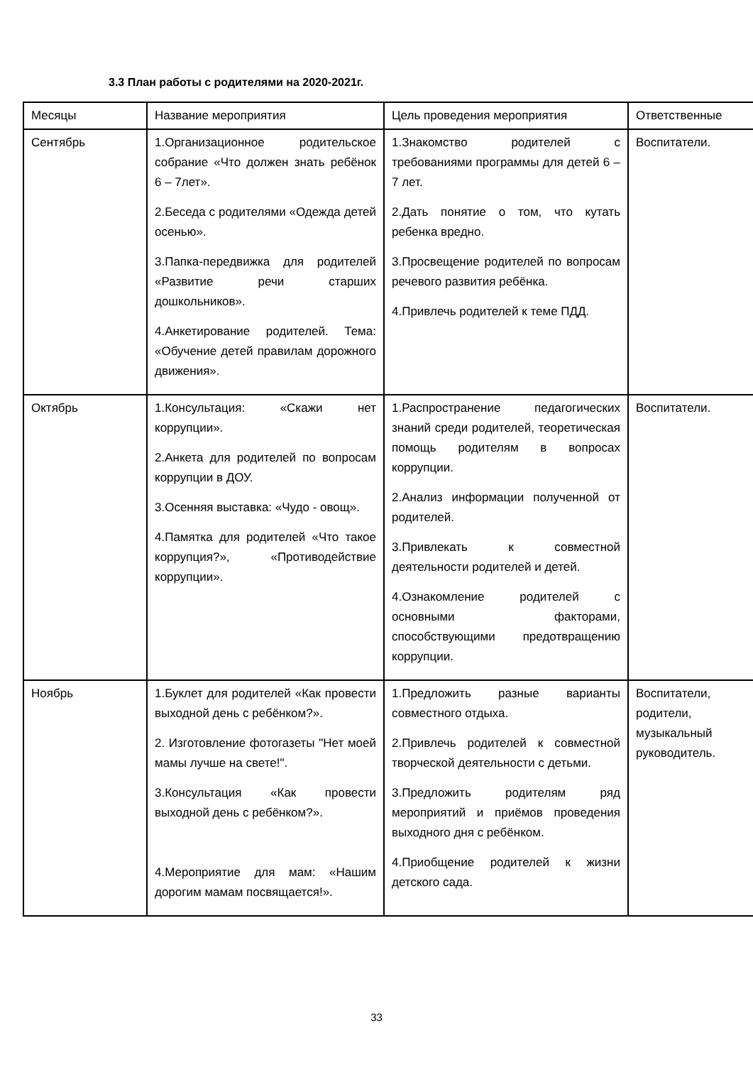3.3 План работы с родителями на 2020-2021г.
| Месяцы | Название мероприятия | Цель проведения мероприятия | Ответственные |
| Сентябрь | 1.Организационное родительское собрание «Что должен знать ребёнок 6 – 7лет». 2.Беседа с родителями «Одежда детей осенью». 3.Папка-передвижка для родителей «Развитие речи старших дошкольников». 4.Анкетирование родителей. Тема: «Обучение детей правилам дорожного движения». | 1.Знакомство родителей с требованиями программы для детей 6 –7 лет. 2.Дать понятие о том, что кутать ребенка вредно. 3.Просвещение родителей по вопросам речевого развития ребёнка. 4.Привлечь родителей к теме ПДД. | Воспитатели. |
| Октябрь | 1.Консультация: «Скажи нет коррупции». 2.Анкета для родителей по вопросам коррупции в ДОУ. 3.Осенняя выставка: «Чудо - овощ». 4.Памятка для родителей «Что такое коррупция?», «Противодействие коррупции». | 1.Распространение педагогических знаний среди родителей, теоретическая помощь родителям в вопросах коррупции. 2.Анализ информации полученной от родителей. 3.Привлекать к совместной деятельности родителей и детей. 4.Ознакомление родителей с основными факторами, способствующими предотвращению коррупции. | Воспитатели. |
| Ноябрь | 1.Буклет для родителей «Как провести выходной день с ребёнком?». 2. Изготовление фотогазеты "Нет моей мамы лучше на свете!". 3.Консультация «Как провести выходной день с ребёнком?». 4.Мероприятие для мам: «Нашим дорогим мамам посвящается!». | 1.Предложить разные варианты совместного отдыха. 2.Привлечь родителей к совместной творческой деятельности с детьми. 3.Предложить родителям ряд мероприятий и приёмов проведения выходного дня с ребёнком. 4.Приобщение родителей к жизни детского сада. | Воспитатели, родители, музыкальный руководитель. |
33